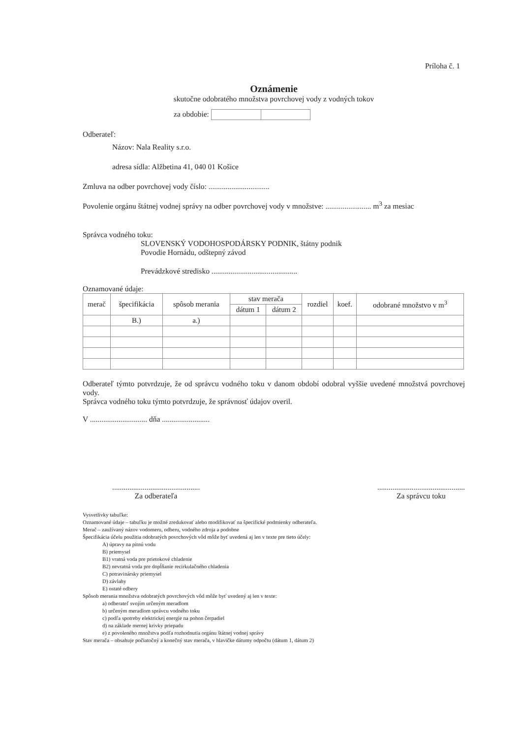Príloha č. 1
Oznámenie
skutočne odobratého množstva povrchovej vody z vodných tokov
za obdobie:
Odberateľ:
Názov: Nala Reality s.r.o.
adresa sídla: Alžbetina 41, 040 01 Košice
Zmluva na odber povrchovej vody číslo: ................................
Povolenie orgánu štátnej vodnej správy na odber povrchovej vody v množstve: ........................ m<sup>3</sup> za mesiac
Správca vodného toku:
SLOVENSKÝ VODOHOSPODÁRSKY PODNIK, štátny podnik
Povodie Hornádu, odštepný závod
Prevádzkové stredisko .............................................
Oznamované údaje:
| merač | špecifikácia | spôsob merania | stav merača | | rozdiel | koef. | odobrané množstvo v m<sup>3</sup> |
| --- | --- | --- | --- | --- | --- | --- | --- |
| | | | dátum 1 | dátum 2 | | | |
| | B.) | a.) | | | | | |
Odberateľ týmto potvrdzuje, že od správcu vodného toku v danom období odobral vyššie uvedené množstvá povrchovej vody.
Správca vodného toku týmto potvrdzuje, že správnosť údajov overil.
V .............................. dňa .........................
..............................................
Za odberateľa
..............................................
Za správcu toku
Vysvetlivky tabuľke:
Oznamované údaje – tabuľku je možné zredukovať alebo modifikovať na špecifické podmienky odberateľa.
Merač – zaužívaný názov vodomeru, odberu, vodného zdroja a podobne
Špecifikácia účelu použitia odobratých povrchových vôd môže byť uvedená aj len v texte pre tieto účely:
A) úpravy na pitnú vodu
B) priemysel
B1) vratná voda pre prietokové chladenie
B2) nevratná voda pre dopĺňanie recirkulačného chladenia
C) potravinársky priemysel
D) závlahy
E) ostaté odbery
Spôsob merania množstva odobratých povrchových vôd môže byť uvedený aj len v texte:
a) odberateľ svojím určeným meradlom
b) určeným meradlom správcu vodného toku
c) podľa spotreby elektrickej energie na pohon čerpadiel
d) na základe mernej krivky priepadu
e) z povoleného množstva podľa rozhodnutia orgánu štátnej vodnej správy
Stav merača – obsahuje počiatočný a konečný stav merača, v hlavičke dátumy odpočtu (dátum 1, dátum 2)